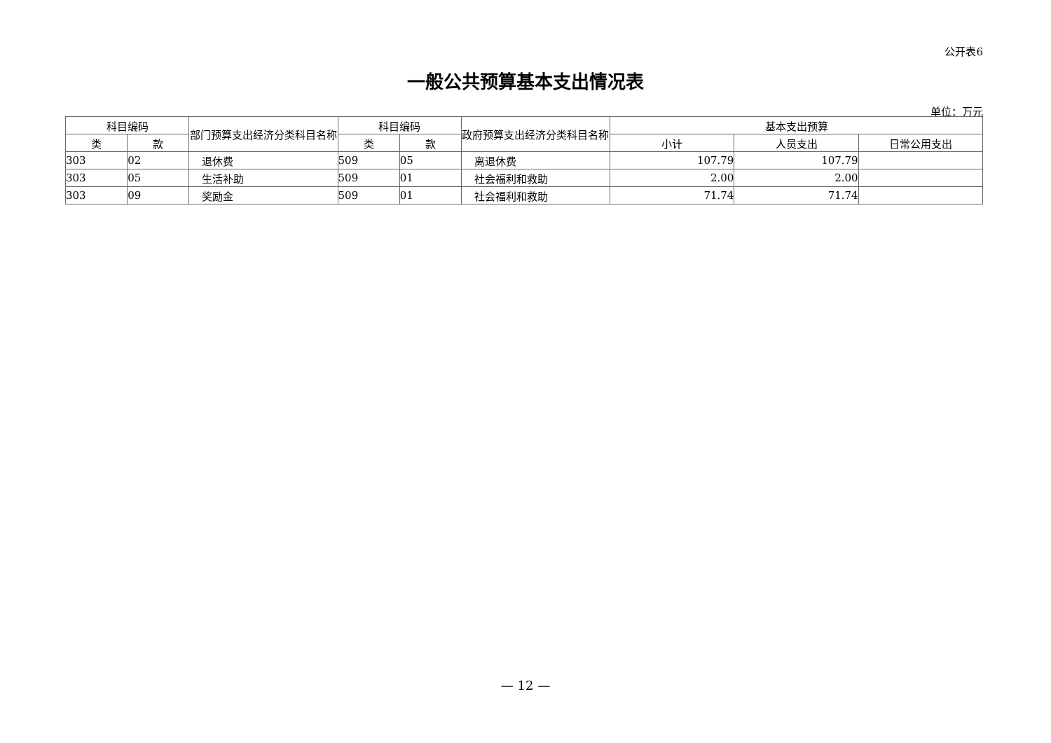公开表6
一般公共预算基本支出情况表
单位：万元
| 科目编码 | | 部门预算支出经济分类科目名称 | 科目编码 | | 政府预算支出经济分类科目名称 | 基本支出预算 | | |
| --- | --- | --- | --- | --- | --- | --- | --- | --- |
| 类 | 款 | | 类 | 款 | | 小计 | 人员支出 | 日常公用支出 |
| 303 | 02 | 退休费 | 509 | 05 | 离退休费 | 107.79 | 107.79 | |
| 303 | 05 | 生活补助 | 509 | 01 | 社会福利和救助 | 2.00 | 2.00 | |
| 303 | 09 | 奖励金 | 509 | 01 | 社会福利和救助 | 71.74 | 71.74 | |
— 12 —